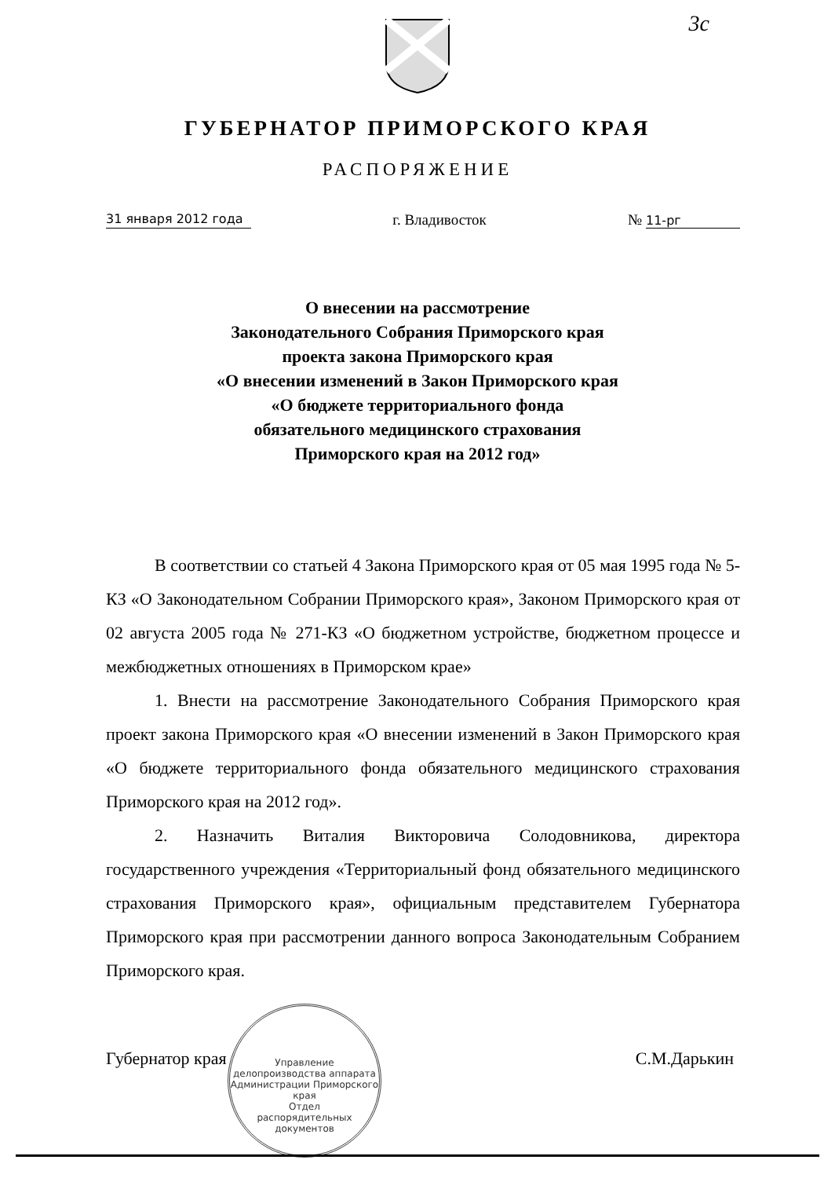3с
ГУБЕРНАТОР ПРИМОРСКОГО КРАЯ
РАСПОРЯЖЕНИЕ
31 января 2012 года г. Владивосток № 11-рг
О внесении на рассмотрение
Законодательного Собрания Приморского края
проекта закона Приморского края
«О внесении изменений в Закон Приморского края
«О бюджете территориального фонда
обязательного медицинского страхования
Приморского края на 2012 год»
В соответствии со статьей 4 Закона Приморского края от 05 мая 1995 года № 5-КЗ «О Законодательном Собрании Приморского края», Законом Приморского края от 02 августа 2005 года № 271-КЗ «О бюджетном устройстве, бюджетном процессе и межбюджетных отношениях в Приморском крае»
1. Внести на рассмотрение Законодательного Собрания Приморского края проект закона Приморского края «О внесении изменений в Закон Приморского края «О бюджете территориального фонда обязательного медицинского страхования Приморского края на 2012 год».
2. Назначить Виталия Викторовича Солодовникова, директора государственного учреждения «Территориальный фонд обязательного медицинского страхования Приморского края», официальным представителем Губернатора Приморского края при рассмотрении данного вопроса Законодательным Собранием Приморского края.
Губернатор края С.М.Дарькин
Управление делопроизводства аппарата Администрации Приморского края
Отдел
распорядительных
документов